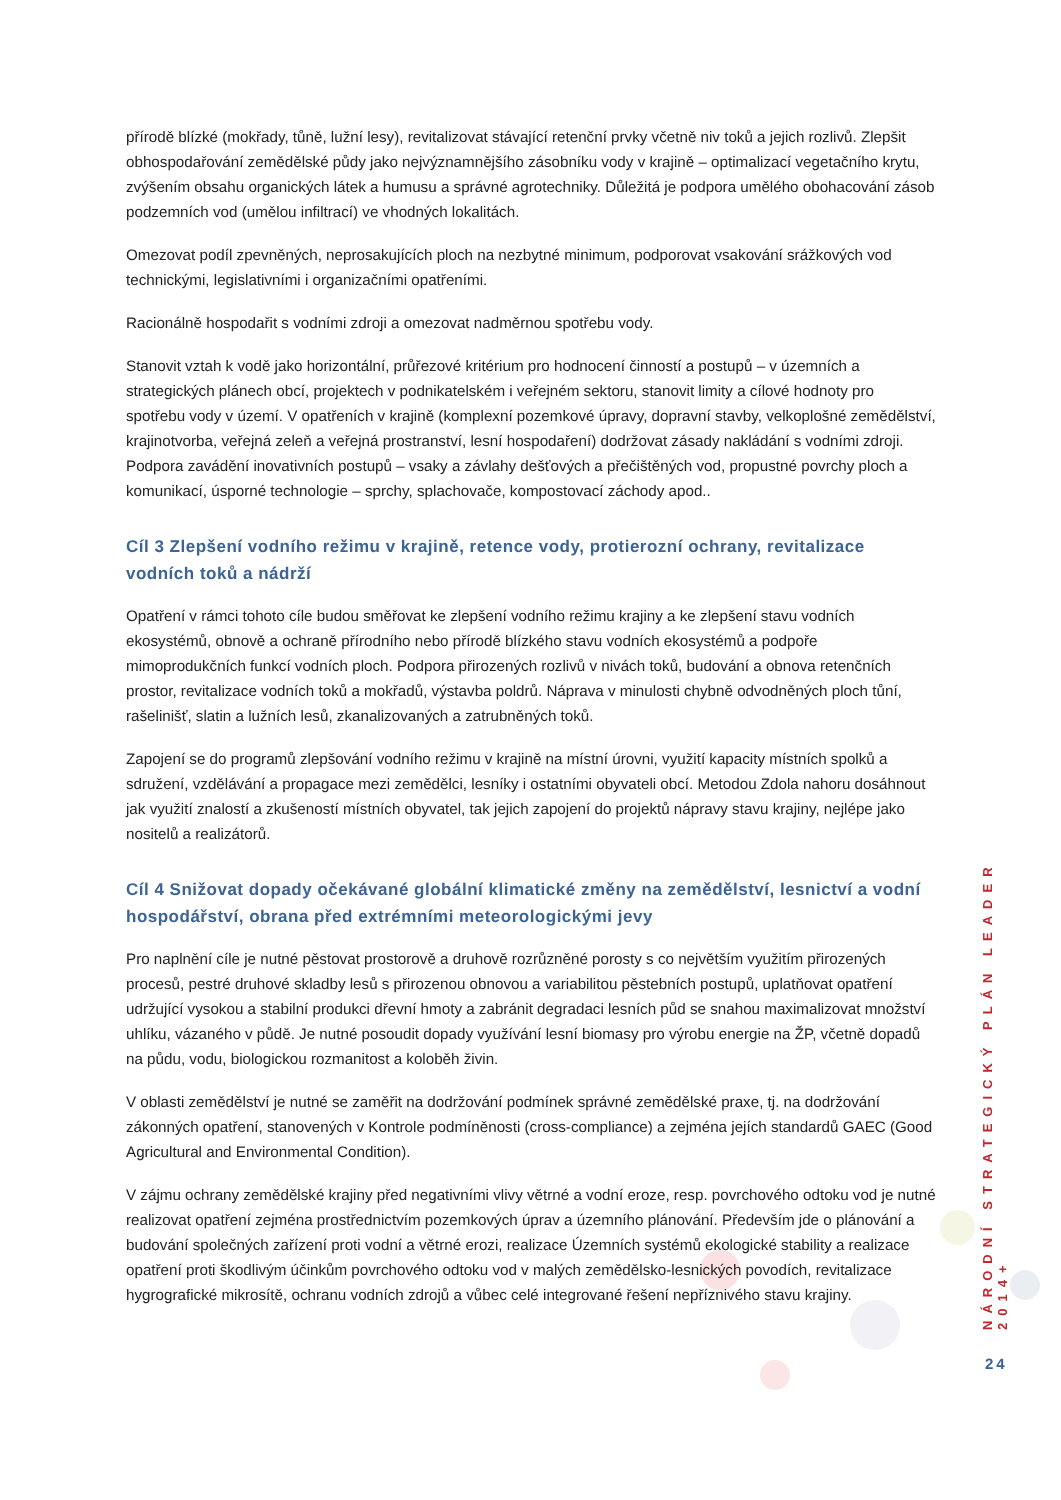přírodě blízké (mokřady, tůně, lužní lesy), revitalizovat stávající retenční prvky včetně niv toků a jejich rozlivů. Zlepšit obhospodařování zemědělské půdy jako nejvýznamnějšího zásobníku vody v krajině – optimalizací vegetačního krytu, zvýšením obsahu organických látek a humusu a správné agrotechniky. Důležitá je podpora umělého obohacování zásob podzemních vod (umělou infiltrací) ve vhodných lokalitách.
Omezovat podíl zpevněných, neprosakujících ploch na nezbytné minimum, podporovat vsakování srážkových vod technickými, legislativními i organizačními opatřeními.
Racionálně hospodařit s vodními zdroji a omezovat nadměrnou spotřebu vody.
Stanovit vztah k vodě jako horizontální, průřezové kritérium pro hodnocení činností a postupů – v územních a strategických plánech obcí, projektech v podnikatelském i veřejném sektoru, stanovit limity a cílové hodnoty pro spotřebu vody v území. V opatřeních v krajině (komplexní pozemkové úpravy, dopravní stavby, velkoplošné zemědělství, krajinotvorba, veřejná zeleň a veřejná prostranství, lesní hospodaření) dodržovat zásady nakládání s vodními zdroji. Podpora zavádění inovativních postupů – vsaky a závlahy dešťových a přečištěných vod, propustné povrchy ploch a komunikací, úsporné technologie – sprchy, splachovače, kompostovací záchody apod..
Cíl 3 Zlepšení vodního režimu v krajině, retence vody, protierozní ochrany, revitalizace vodních toků a nádrží
Opatření v rámci tohoto cíle budou směřovat ke zlepšení vodního režimu krajiny a ke zlepšení stavu vodních ekosystémů, obnově a ochraně přírodního nebo přírodě blízkého stavu vodních ekosystémů a podpoře mimoprodukčních funkcí vodních ploch. Podpora přirozených rozlivů v nivách toků, budování a obnova retenčních prostor, revitalizace vodních toků a mokřadů, výstavba poldrů. Náprava v minulosti chybně odvodněných ploch tůní, rašelinišť, slatin a lužních lesů, zkanalizovaných a zatrubněných toků.
Zapojení se do programů zlepšování vodního režimu v krajině na místní úrovni, využití kapacity místních spolků a sdružení, vzdělávání a propagace mezi zemědělci, lesníky i ostatními obyvateli obcí. Metodou Zdola nahoru dosáhnout jak využití znalostí a zkušeností místních obyvatel, tak jejich zapojení do projektů nápravy stavu krajiny, nejlépe jako nositelů a realizátorů.
Cíl 4 Snižovat dopady očekávané globální klimatické změny na zemědělství, lesnictví a vodní hospodářství, obrana před extrémními meteorologickými jevy
Pro naplnění cíle je nutné pěstovat prostorově a druhově rozrůzněné porosty s co největším využitím přirozených procesů, pestré druhové skladby lesů s přirozenou obnovou a variabilitou pěstebních postupů, uplatňovat opatření udržující vysokou a stabilní produkci dřevní hmoty a zabránit degradaci lesních půd se snahou maximalizovat množství uhlíku, vázaného v půdě. Je nutné posoudit dopady využívání lesní biomasy pro výrobu energie na ŽP, včetně dopadů na půdu, vodu, biologickou rozmanitost a koloběh živin.
V oblasti zemědělství je nutné se zaměřit na dodržování podmínek správné zemědělské praxe, tj. na dodržování zákonných opatření, stanovených v Kontrole podmíněnosti (cross-compliance) a zejména jejích standardů GAEC (Good Agricultural and Environmental Condition).
V zájmu ochrany zemědělské krajiny před negativními vlivy větrné a vodní eroze, resp. povrchového odtoku vod je nutné realizovat opatření zejména prostřednictvím pozemkových úprav a územního plánování. Především jde o plánování a budování společných zařízení proti vodní a větrné erozi, realizace Územních systémů ekologické stability a realizace opatření proti škodlivým účinkům povrchového odtoku vod v malých zemědělsko-lesnických povodích, revitalizace hygrografické mikrosítě, ochranu vodních zdrojů a vůbec celé integrované řešení nepříznivého stavu krajiny.
NÁRODNÍ STRATEGICKÝ PLÁN LEADER 2014+
24